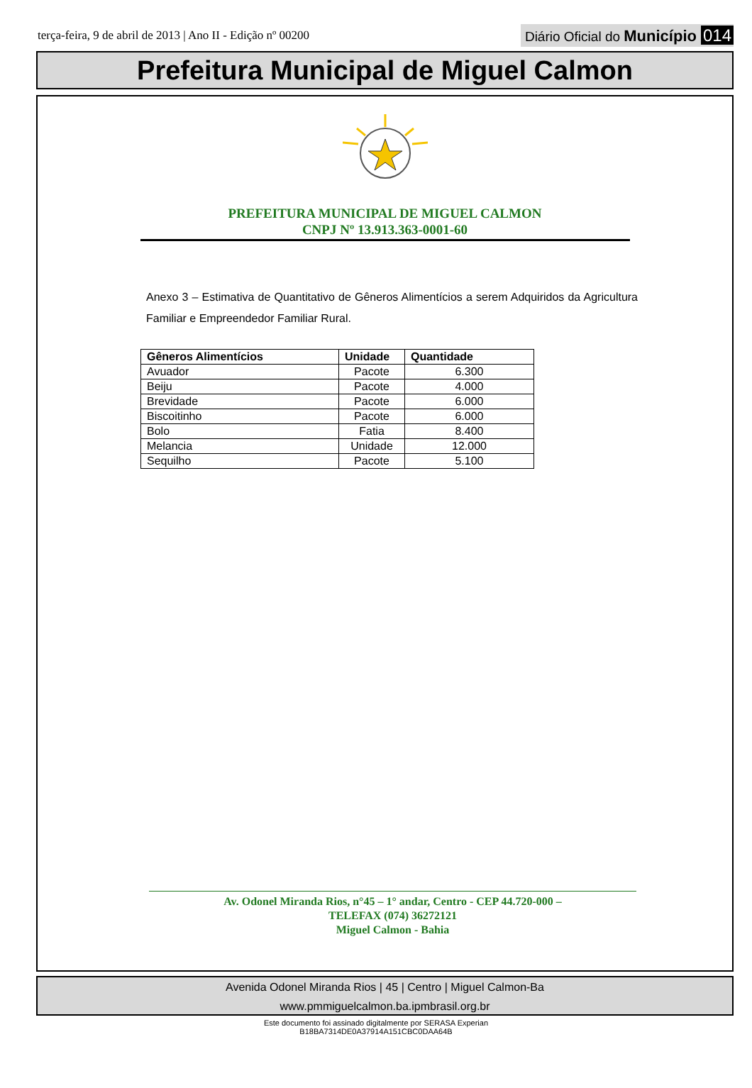terça-feira, 9 de abril de 2013 | Ano II - Edição nº 00200
Diário Oficial do Município 014
Prefeitura Municipal de Miguel Calmon
PREFEITURA MUNICIPAL DE MIGUEL CALMON
CNPJ Nº 13.913.363-0001-60
Anexo 3 – Estimativa de Quantitativo de Gêneros Alimentícios a serem Adquiridos da Agricultura Familiar e Empreendedor Familiar Rural.
| Gêneros Alimentícios | Unidade | Quantidade |
| --- | --- | --- |
| Avuador | Pacote | 6.300 |
| Beiju | Pacote | 4.000 |
| Brevidade | Pacote | 6.000 |
| Biscoitinho | Pacote | 6.000 |
| Bolo | Fatia | 8.400 |
| Melancia | Unidade | 12.000 |
| Sequilho | Pacote | 5.100 |
Av. Odonel Miranda Rios, n°45 – 1° andar, Centro - CEP 44.720-000 –
TELEFAX (074) 36272121
Miguel Calmon - Bahia
Avenida Odonel Miranda Rios | 45 | Centro | Miguel Calmon-Ba
www.pmmiguelcalmon.ba.ipmbrasil.org.br
Este documento foi assinado digitalmente por SERASA Experian
B18BA7314DE0A37914A151CBC0DAA64B